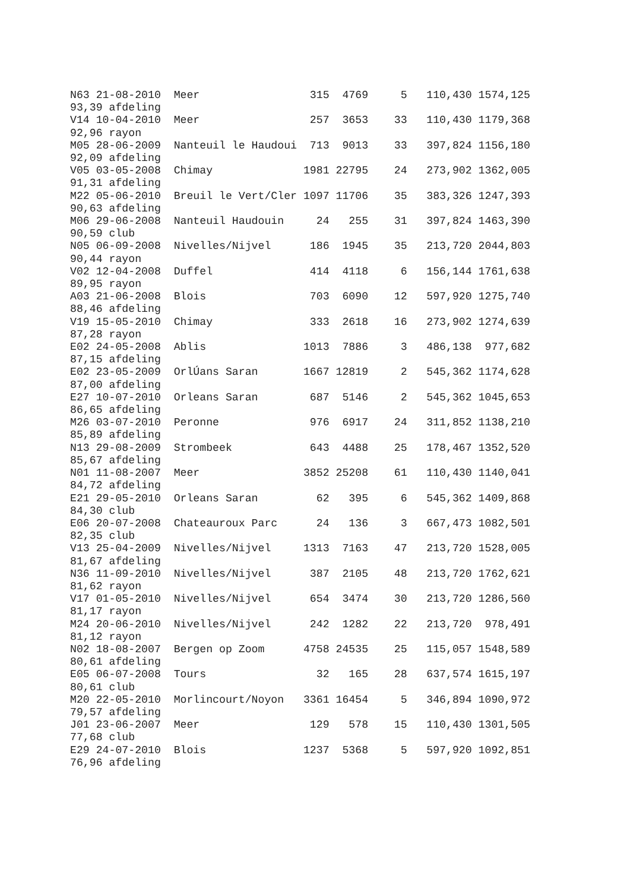N63 21-08-2010  Meer                 315  4769     5   110,430 1574,125
93,39 afdeling
V14 10-04-2010  Meer                 257  3653    33   110,430 1179,368
92,96 rayon
M05 28-06-2009  Nanteuil le Haudoui  713  9013    33   397,824 1156,180
92,09 afdeling
V05 03-05-2008  Chimay              1981 22795    24   273,902 1362,005
91,31 afdeling
M22 05-06-2010  Breuil le Vert/Cler 1097 11706    35   383,326 1247,393
90,63 afdeling
M06 29-06-2008  Nanteuil Haudouin     24   255    31   397,824 1463,390
90,59 club
N05 06-09-2008  Nivelles/Nijvel      186  1945    35   213,720 2044,803
90,44 rayon
V02 12-04-2008  Duffel               414  4118     6   156,144 1761,638
89,95 rayon
A03 21-06-2008  Blois                703  6090    12   597,920 1275,740
88,46 afdeling
V19 15-05-2010  Chimay               333  2618    16   273,902 1274,639
87,28 rayon
E02 24-05-2008  Ablis               1013  7886     3   486,138  977,682
87,15 afdeling
E02 23-05-2009  OrlÚans Saran       1667 12819     2   545,362 1174,628
87,00 afdeling
E27 10-07-2010  Orleans Saran        687  5146     2   545,362 1045,653
86,65 afdeling
M26 03-07-2010  Peronne              976  6917    24   311,852 1138,210
85,89 afdeling
N13 29-08-2009  Strombeek            643  4488    25   178,467 1352,520
85,67 afdeling
N01 11-08-2007  Meer                3852 25208    61   110,430 1140,041
84,72 afdeling
E21 29-05-2010  Orleans Saran         62   395     6   545,362 1409,868
84,30 club
E06 20-07-2008  Chateauroux Parc      24   136     3   667,473 1082,501
82,35 club
V13 25-04-2009  Nivelles/Nijvel     1313  7163    47   213,720 1528,005
81,67 afdeling
N36 11-09-2010  Nivelles/Nijvel      387  2105    48   213,720 1762,621
81,62 rayon
V17 01-05-2010  Nivelles/Nijvel      654  3474    30   213,720 1286,560
81,17 rayon
M24 20-06-2010  Nivelles/Nijvel      242  1282    22   213,720  978,491
81,12 rayon
N02 18-08-2007  Bergen op Zoom      4758 24535    25   115,057 1548,589
80,61 afdeling
E05 06-07-2008  Tours                 32   165    28   637,574 1615,197
80,61 club
M20 22-05-2010  Morlincourt/Noyon   3361 16454     5   346,894 1090,972
79,57 afdeling
J01 23-06-2007  Meer                 129   578    15   110,430 1301,505
77,68 club
E29 24-07-2010  Blois               1237  5368     5   597,920 1092,851
76,96 afdeling